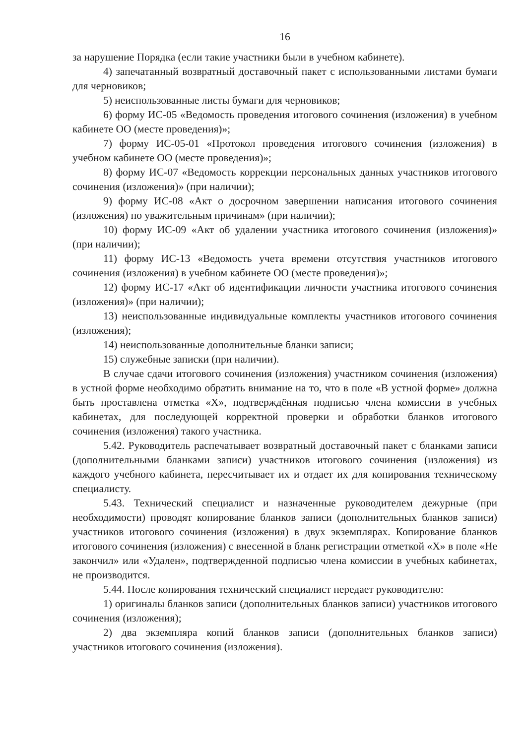16
за нарушение Порядка (если такие участники были в учебном кабинете).
4) запечатанный возвратный доставочный пакет с использованными листами бумаги для черновиков;
5) неиспользованные листы бумаги для черновиков;
6) форму ИС-05 «Ведомость проведения итогового сочинения (изложения) в учебном кабинете ОО (месте проведения)»;
7) форму ИС-05-01 «Протокол проведения итогового сочинения (изложения) в учебном кабинете ОО (месте проведения)»;
8) форму ИС-07 «Ведомость коррекции персональных данных участников итогового сочинения (изложения)» (при наличии);
9) форму ИС-08 «Акт о досрочном завершении написания итогового сочинения (изложения) по уважительным причинам» (при наличии);
10) форму ИС-09 «Акт об удалении участника итогового сочинения (изложения)» (при наличии);
11) форму ИС-13 «Ведомость учета времени отсутствия участников итогового сочинения (изложения) в учебном кабинете ОО (месте проведения)»;
12) форму ИС-17 «Акт об идентификации личности участника итогового сочинения (изложения)» (при наличии);
13) неиспользованные индивидуальные комплекты участников итогового сочинения (изложения);
14) неиспользованные дополнительные бланки записи;
15) служебные записки (при наличии).
В случае сдачи итогового сочинения (изложения) участником сочинения (изложения) в устной форме необходимо обратить внимание на то, что в поле «В устной форме» должна быть проставлена отметка «X», подтверждённая подписью члена комиссии в учебных кабинетах, для последующей корректной проверки и обработки бланков итогового сочинения (изложения) такого участника.
5.42. Руководитель распечатывает возвратный доставочный пакет с бланками записи (дополнительными бланками записи) участников итогового сочинения (изложения) из каждого учебного кабинета, пересчитывает их и отдает их для копирования техническому специалисту.
5.43. Технический специалист и назначенные руководителем дежурные (при необходимости) проводят копирование бланков записи (дополнительных бланков записи) участников итогового сочинения (изложения) в двух экземплярах. Копирование бланков итогового сочинения (изложения) с внесенной в бланк регистрации отметкой «X» в поле «Не закончил» или «Удален», подтвержденной подписью члена комиссии в учебных кабинетах, не производится.
5.44. После копирования технический специалист передает руководителю:
1) оригиналы бланков записи (дополнительных бланков записи) участников итогового сочинения (изложения);
2) два экземпляра копий бланков записи (дополнительных бланков записи) участников итогового сочинения (изложения).